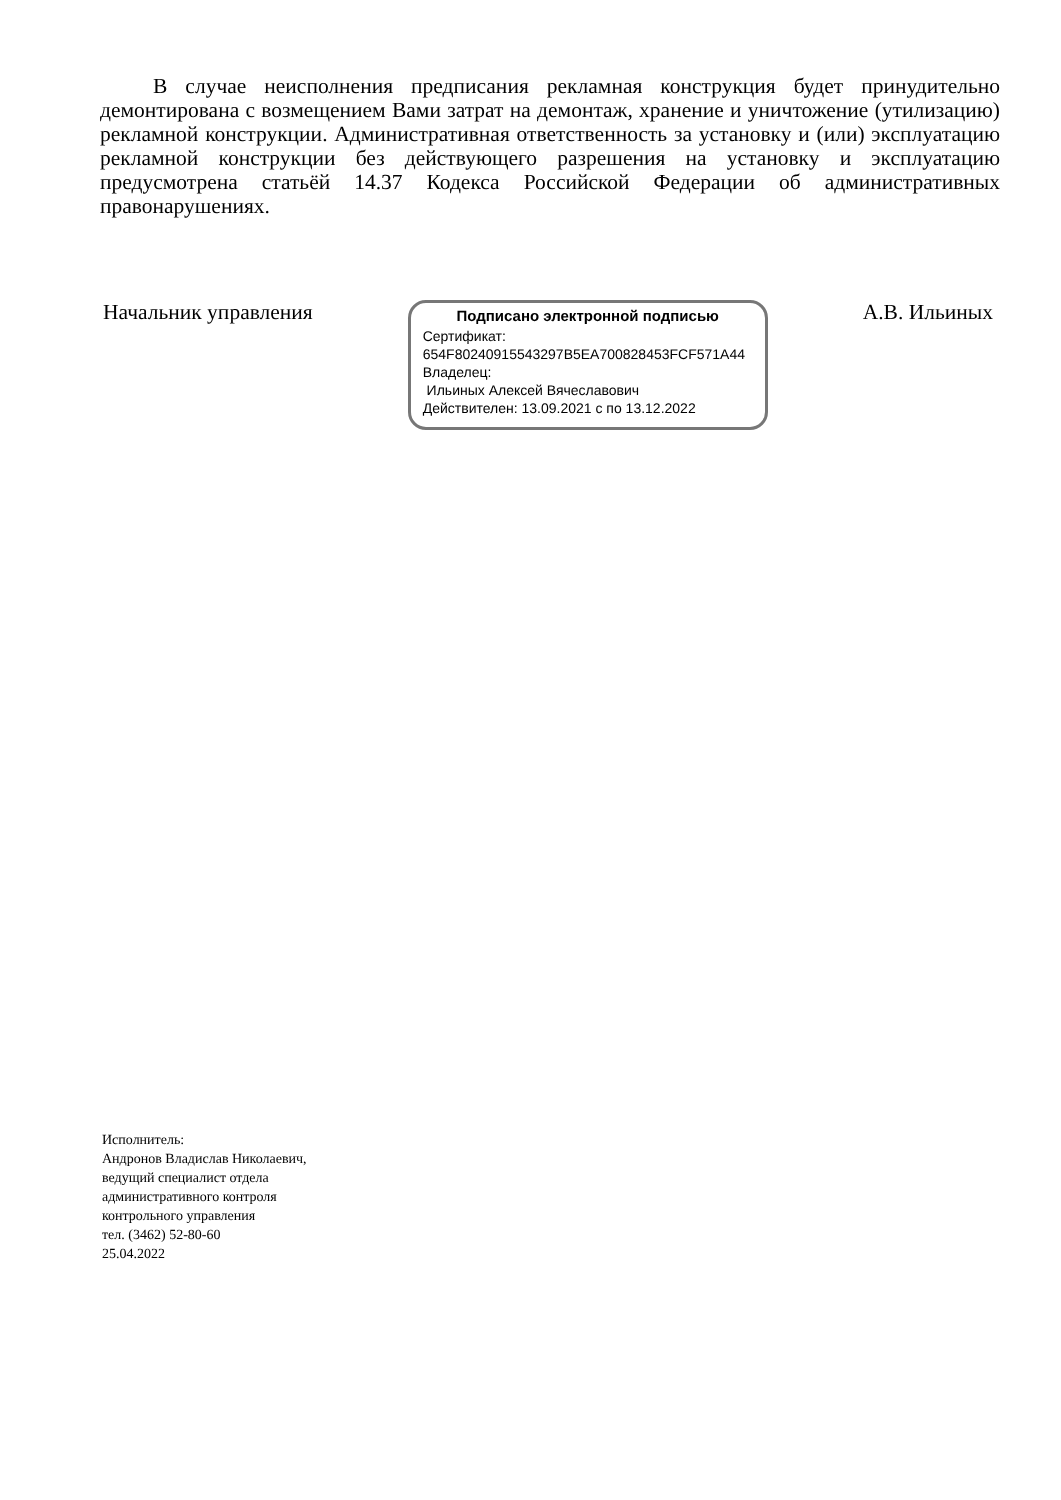В случае неисполнения предписания рекламная конструкция будет принудительно демонтирована с возмещением Вами затрат на демонтаж, хранение и уничтожение (утилизацию) рекламной конструкции. Административная ответственность за установку и (или) эксплуатацию рекламной конструкции без действующего разрешения на установку и эксплуатацию предусмотрена статьёй 14.37 Кодекса Российской Федерации об административных правонарушениях.
Начальник управления
Подписано электронной подписью
Сертификат:
654F80240915543297B5EA700828453FCF571A44
Владелец:
Ильиных Алексей Вячеславович
Действителен: 13.09.2021 с по 13.12.2022
А.В. Ильиных
Исполнитель:
Андронов Владислав Николаевич,
ведущий специалист отдела
административного контроля
контрольного управления
тел. (3462) 52-80-60
25.04.2022